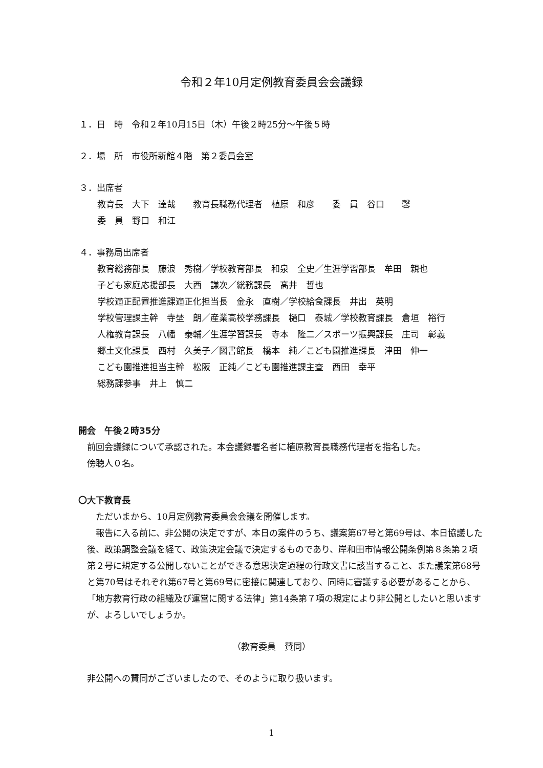令和２年10月定例教育委員会会議録
１．日　時　令和２年10月15日（木）午後２時25分～午後５時
２．場　所　市役所新館４階　第２委員会室
３．出席者
教育長　大下　達哉　　教育長職務代理者　植原　和彦　　委　員　谷口　　馨
委　員　野口　和江
４．事務局出席者
教育総務部長　藤浪　秀樹／学校教育部長　和泉　全史／生涯学習部長　牟田　親也
子ども家庭応援部長　大西　謙次／総務課長　髙井　哲也
学校適正配置推進課適正化担当長　金永　直樹／学校給食課長　井出　英明
学校管理課主幹　寺埜　朗／産業高校学務課長　樋口　泰城／学校教育課長　倉垣　裕行
人権教育課長　八幡　泰輔／生涯学習課長　寺本　隆二／スポーツ振興課長　庄司　彰義
郷土文化課長　西村　久美子／図書館長　橋本　純／こども園推進課長　津田　伸一
こども園推進担当主幹　松阪　正純／こども園推進課主査　西田　幸平
総務課参事　井上　慎二
開会　午後２時35分
前回会議録について承認された。本会議録署名者に植原教育長職務代理者を指名した。
傍聴人０名。
〇大下教育長
ただいまから、10月定例教育委員会会議を開催します。
報告に入る前に、非公開の決定ですが、本日の案件のうち、議案第67号と第69号は、本日協議した後、政策調整会議を経て、政策決定会議で決定するものであり、岸和田市情報公開条例第８条第２項第２号に規定する公開しないことができる意思決定過程の行政文書に該当すること、また議案第68号と第70号はそれぞれ第67号と第69号に密接に関連しており、同時に審議する必要があることから、「地方教育行政の組織及び運営に関する法律」第14条第７項の規定により非公開としたいと思いますが、よろしいでしょうか。
（教育委員　賛同）
非公開への賛同がございましたので、そのように取り扱います。
1